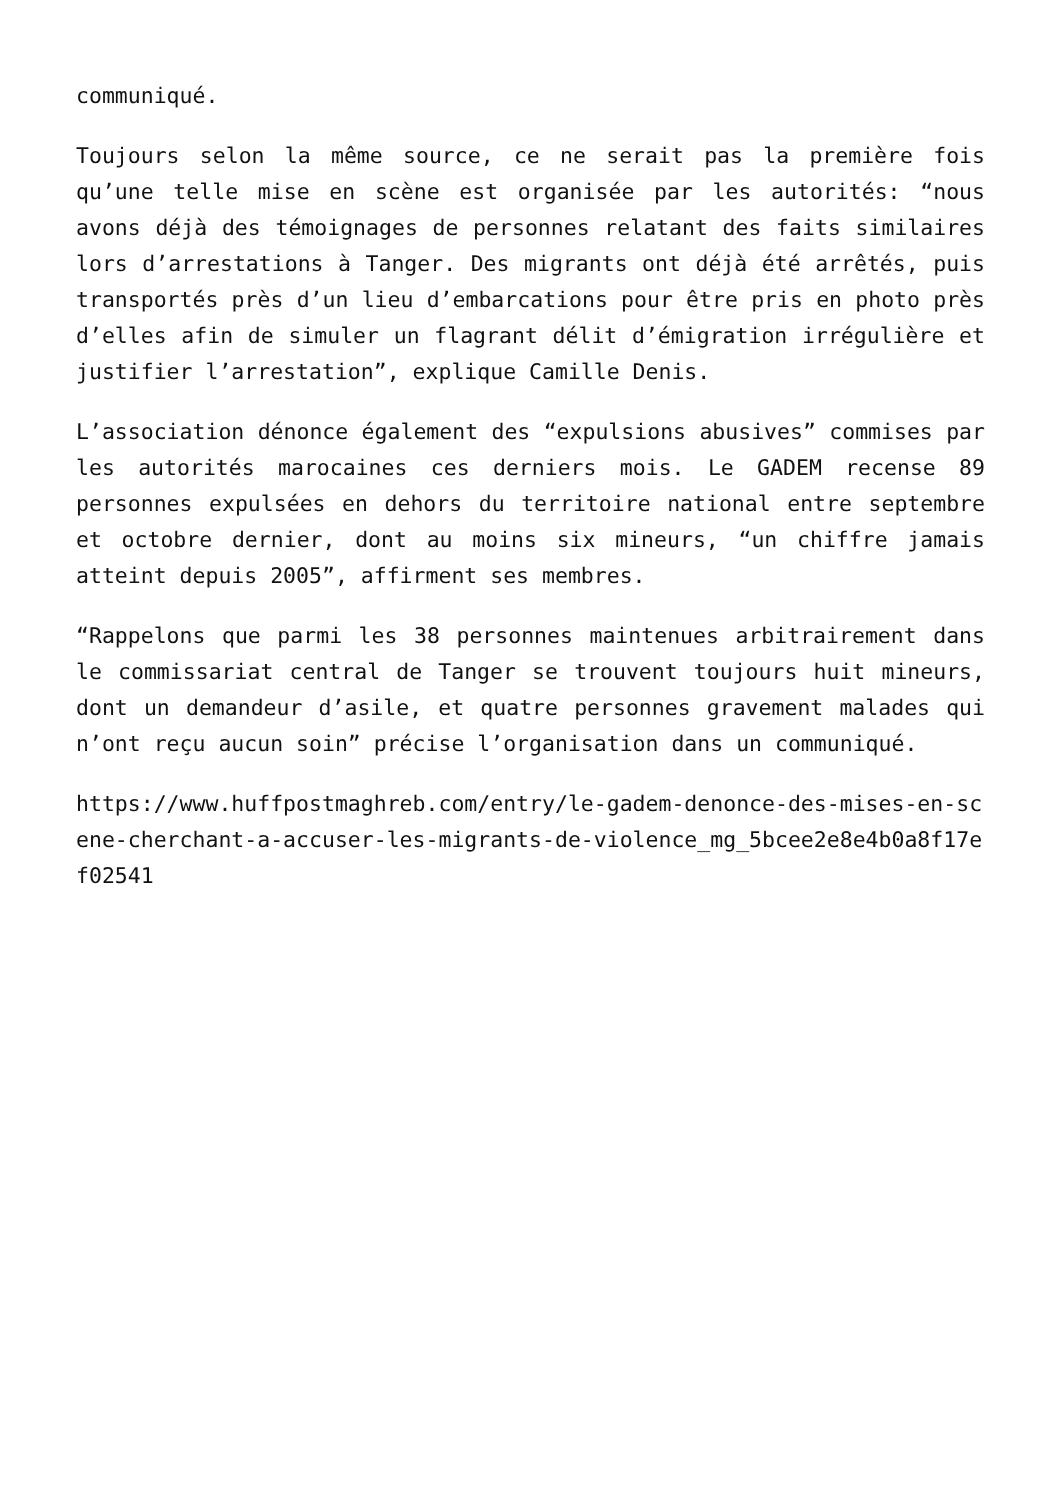communiqué.
Toujours selon la même source, ce ne serait pas la première fois qu’une telle mise en scène est organisée par les autorités: “nous avons déjà des témoignages de personnes relatant des faits similaires lors d’arrestations à Tanger. Des migrants ont déjà été arrêtés, puis transportés près d’un lieu d’embarcations pour être pris en photo près d’elles afin de simuler un flagrant délit d’émigration irrégulière et justifier l’arrestation”, explique Camille Denis.
L’association dénonce également des “expulsions abusives” commises par les autorités marocaines ces derniers mois. Le GADEM recense 89 personnes expulsées en dehors du territoire national entre septembre et octobre dernier, dont au moins six mineurs, “un chiffre jamais atteint depuis 2005”, affirment ses membres.
“Rappelons que parmi les 38 personnes maintenues arbitrairement dans le commissariat central de Tanger se trouvent toujours huit mineurs, dont un demandeur d’asile, et quatre personnes gravement malades qui n’ont reçu aucun soin” précise l’organisation dans un communiqué.
https://www.huffpostmaghreb.com/entry/le-gadem-denonce-des-mises-en-scene-cherchant-a-accuser-les-migrants-de-violence_mg_5bcee2e8e4b0a8f17ef02541